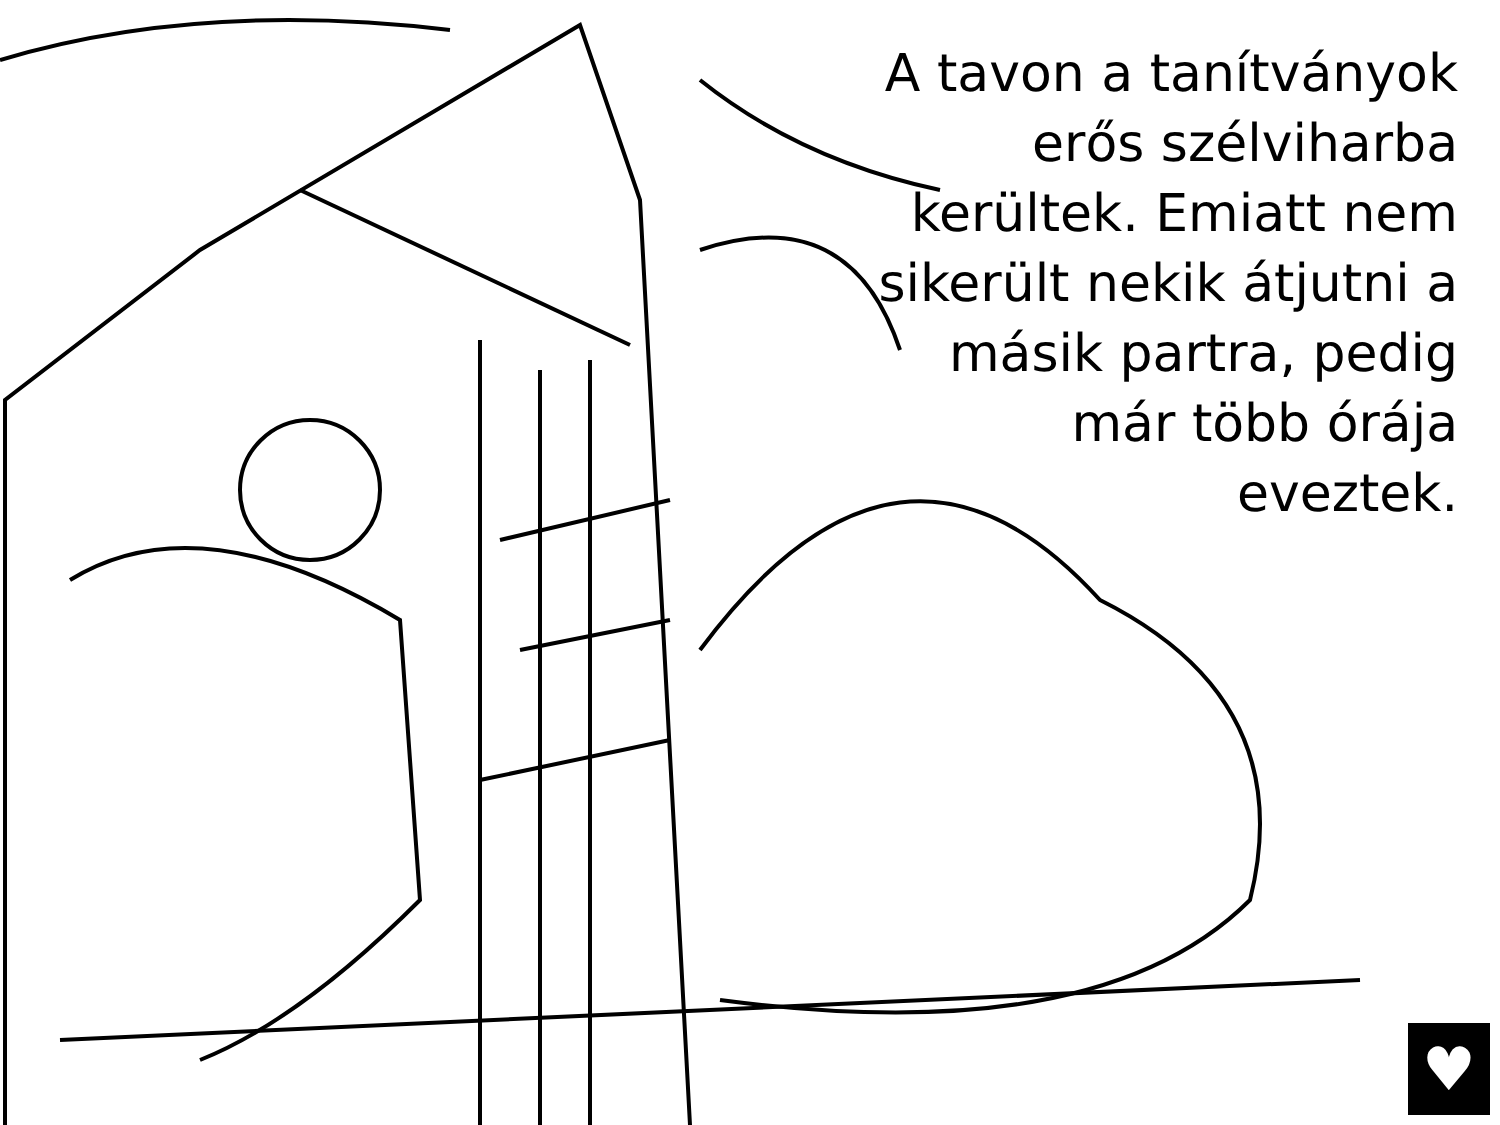A tavon a tanítványok erős szélviharba kerültek. Emiatt nem sikerült nekik átjutni a másik partra, pedig már több órája eveztek.
♥